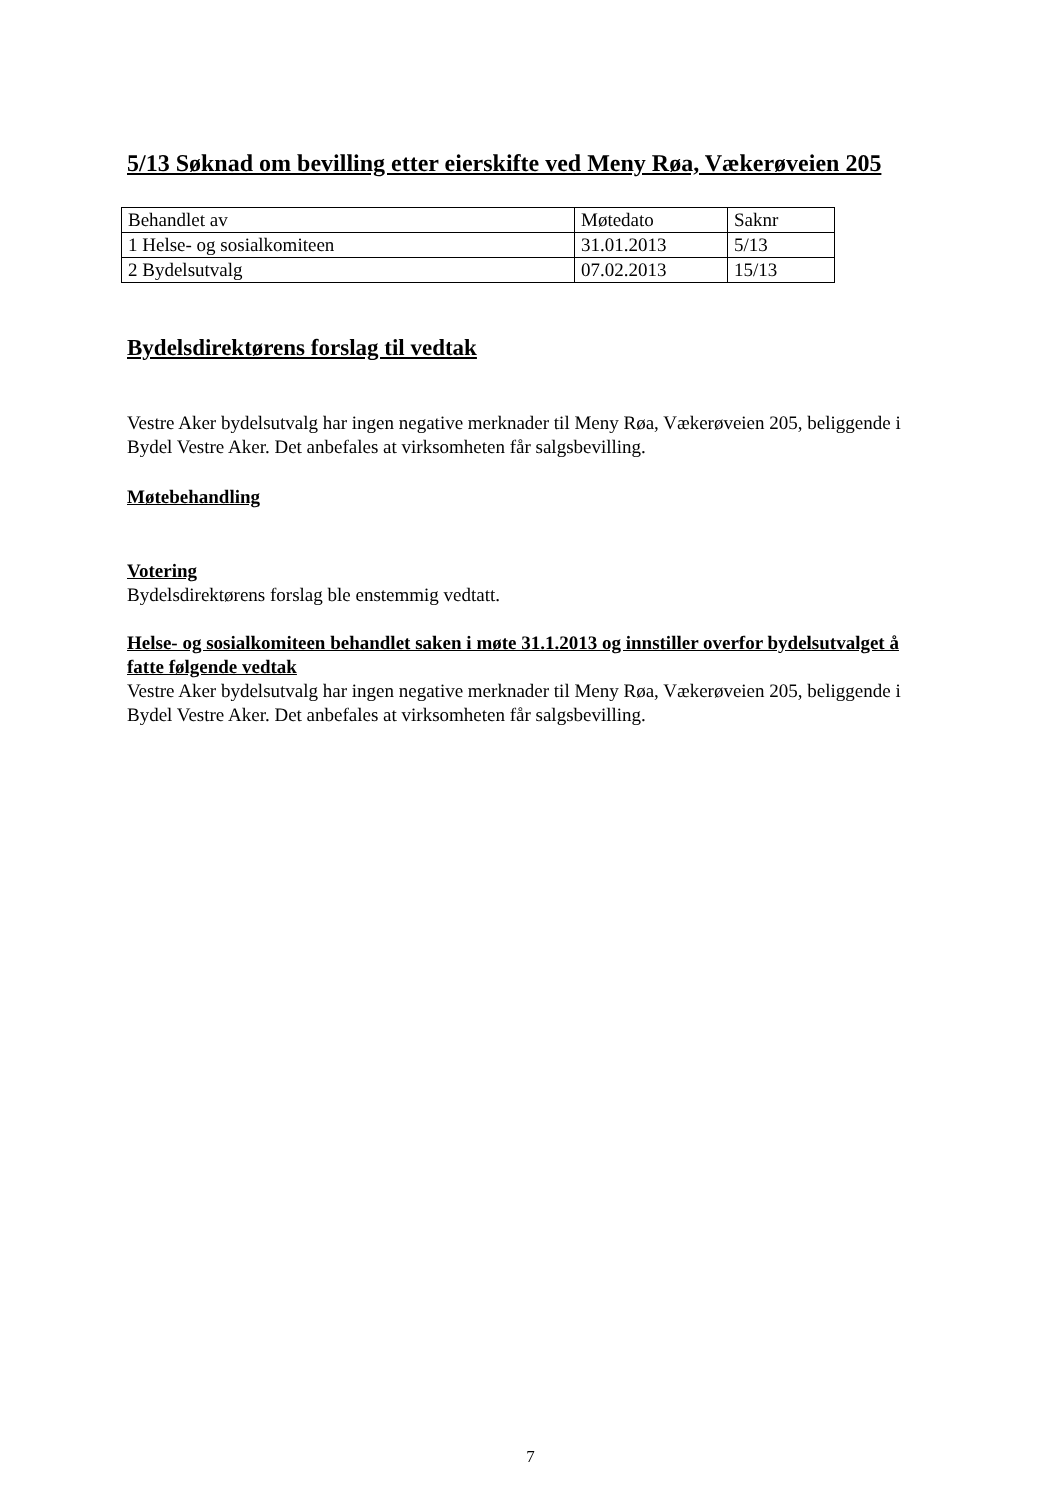5/13 Søknad om bevilling etter eierskifte ved Meny Røa, Vækerøveien 205
| Behandlet av | Møtedato | Saknr |
| 1 Helse- og sosialkomiteen | 31.01.2013 | 5/13 |
| 2 Bydelsutvalg | 07.02.2013 | 15/13 |
Bydelsdirektørens forslag til vedtak
Vestre Aker bydelsutvalg har ingen negative merknader til Meny Røa, Vækerøveien 205, beliggende i Bydel Vestre Aker. Det anbefales at virksomheten får salgsbevilling.
Møtebehandling
Votering
Bydelsdirektørens forslag ble enstemmig vedtatt.
Helse- og sosialkomiteen behandlet saken i møte 31.1.2013 og innstiller overfor bydelsutvalget å fatte følgende vedtak
Vestre Aker bydelsutvalg har ingen negative merknader til Meny Røa, Vækerøveien 205, beliggende i Bydel Vestre Aker. Det anbefales at virksomheten får salgsbevilling.
7